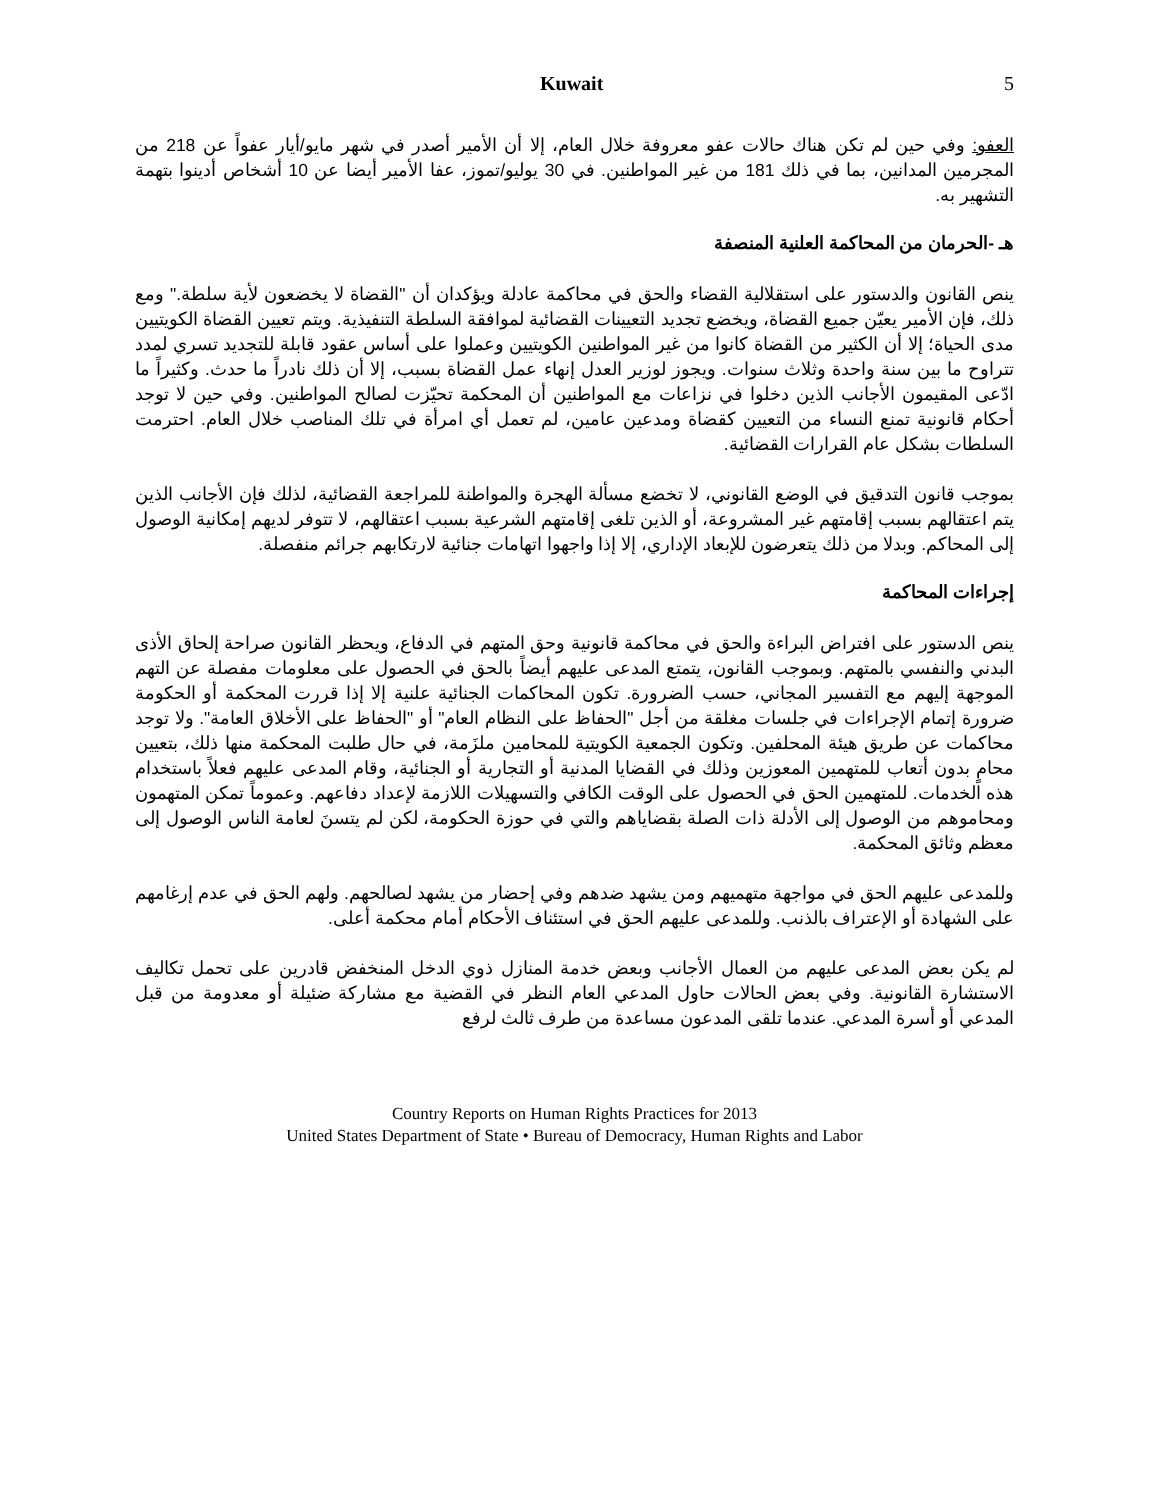Kuwait 5
العفو: وفي حين لم تكن هناك حالات عفو معروفة خلال العام، إلا أن الأمير أصدر في شهر مايو/أيار عفواً عن 218 من المجرمين المدانين، بما في ذلك 181 من غير المواطنين. في 30 يوليو/تموز، عفا الأمير أيضا عن 10 أشخاص أدينوا بتهمة التشهير به.
هـ -الحرمان من المحاكمة العلنية المنصفة
ينص القانون والدستور على استقلالية القضاء والحق في محاكمة عادلة ويؤكدان أن "القضاة لا يخضعون لأية سلطة." ومع ذلك، فإن الأمير يعيّن جميع القضاة، ويخضع تجديد التعيينات القضائية لموافقة السلطة التنفيذية. ويتم تعيين القضاة الكويتيين مدى الحياة؛ إلا أن الكثير من القضاة كانوا من غير المواطنين الكويتيين وعملوا على أساس عقود قابلة للتجديد تسري لمدد تتراوح ما بين سنة واحدة وثلاث سنوات. ويجوز لوزير العدل إنهاء عمل القضاة بسبب، إلا أن ذلك نادراً ما حدث. وكثيراً ما ادّعى المقيمون الأجانب الذين دخلوا في نزاعات مع المواطنين أن المحكمة تحيّزت لصالح المواطنين. وفي حين لا توجد أحكام قانونية تمنع النساء من التعيين كقضاة ومدعين عامين، لم تعمل أي امرأة في تلك المناصب خلال العام. احترمت السلطات بشكل عام القرارات القضائية.
بموجب قانون التدقيق في الوضع القانوني، لا تخضع مسألة الهجرة والمواطنة للمراجعة القضائية، لذلك فإن الأجانب الذين يتم اعتقالهم بسبب إقامتهم غير المشروعة، أو الذين تلغى إقامتهم الشرعية بسبب اعتقالهم، لا تتوفر لديهم إمكانية الوصول إلى المحاكم. وبدلا من ذلك يتعرضون للإبعاد الإداري، إلا إذا واجهوا اتهامات جنائية لارتكابهم جرائم منفصلة.
إجراءات المحاكمة
ينص الدستور على افتراض البراءة والحق في محاكمة قانونية وحق المتهم في الدفاع، ويحظر القانون صراحة إلحاق الأذى البدني والنفسي بالمتهم. وبموجب القانون، يتمتع المدعى عليهم أيضاً بالحق في الحصول على معلومات مفصلة عن التهم الموجهة إليهم مع التفسير المجاني، حسب الضرورة. تكون المحاكمات الجنائية علنية إلا إذا قررت المحكمة أو الحكومة ضرورة إتمام الإجراءات في جلسات مغلقة من أجل "الحفاظ على النظام العام" أو "الحفاظ على الأخلاق العامة". ولا توجد محاكمات عن طريق هيئة المحلفين. وتكون الجمعية الكويتية للمحامين ملزَمة، في حال طلبت المحكمة منها ذلك، بتعيين محامٍ بدون أتعاب للمتهمين المعوزين وذلك في القضايا المدنية أو التجارية أو الجنائية، وقام المدعى عليهم فعلاً باستخدام هذه الخدمات. للمتهمين الحق في الحصول على الوقت الكافي والتسهيلات اللازمة لإعداد دفاعهم. وعموماً تمكن المتهمون ومحاموهم من الوصول إلى الأدلة ذات الصلة بقضاياهم والتي في حوزة الحكومة، لكن لم يتسنَ لعامة الناس الوصول إلى معظم وثائق المحكمة.
وللمدعى عليهم الحق في مواجهة متهميهم ومن يشهد ضدهم وفي إحضار من يشهد لصالحهم. ولهم الحق في عدم إرغامهم على الشهادة أو الإعتراف بالذنب. وللمدعى عليهم الحق في استئناف الأحكام أمام محكمة أعلى.
لم يكن بعض المدعى عليهم من العمال الأجانب وبعض خدمة المنازل ذوي الدخل المنخفض قادرين على تحمل تكاليف الاستشارة القانونية. وفي بعض الحالات حاول المدعي العام النظر في القضية مع مشاركة ضئيلة أو معدومة من قبل المدعي أو أسرة المدعي. عندما تلقى المدعون مساعدة من طرف ثالث لرفع
Country Reports on Human Rights Practices for 2013
United States Department of State • Bureau of Democracy, Human Rights and Labor